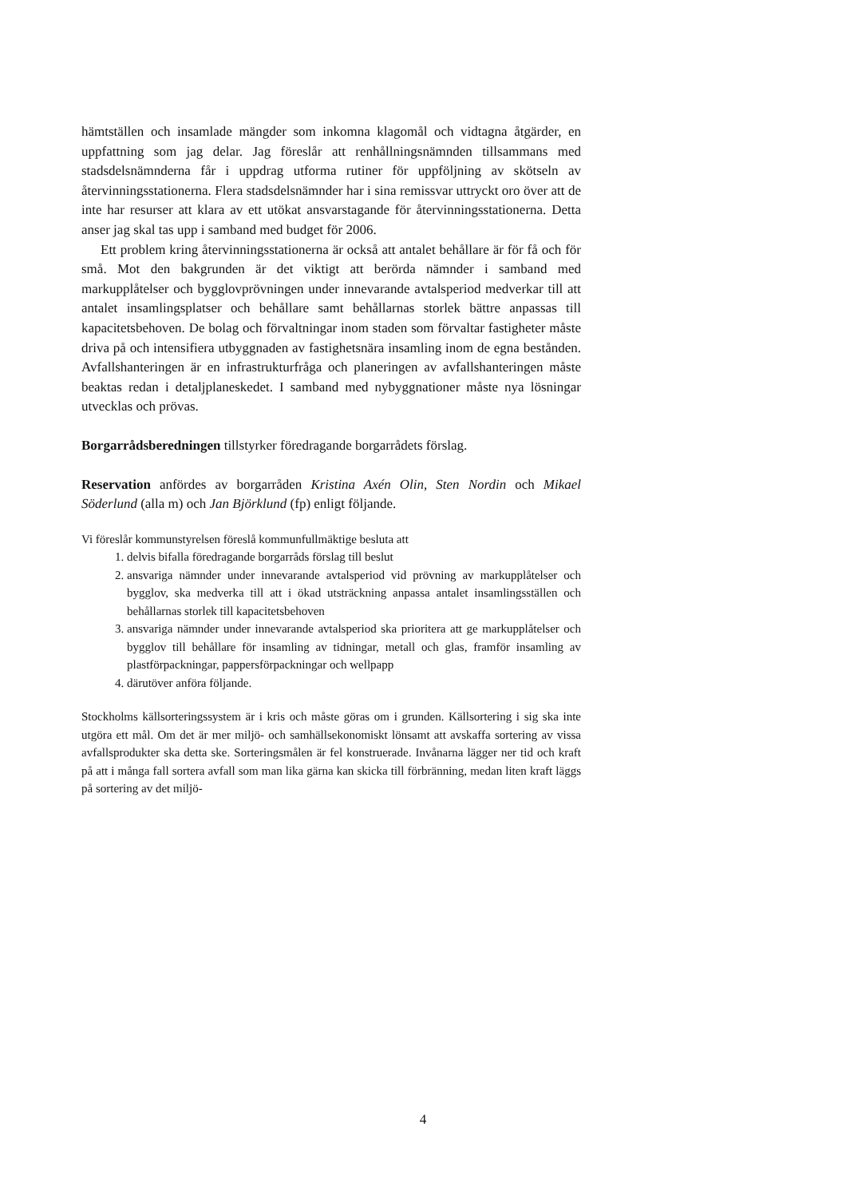hämtställen och insamlade mängder som inkomna klagomål och vidtagna åtgärder, en uppfattning som jag delar. Jag föreslår att renhållningsnämnden tillsammans med stadsdelsnämnderna får i uppdrag utforma rutiner för uppföljning av skötseln av återvinningsstationerna. Flera stadsdelsnämnder har i sina remissvar uttryckt oro över att de inte har resurser att klara av ett utökat ansvarstagande för återvinningsstationerna. Detta anser jag skal tas upp i samband med budget för 2006.
Ett problem kring återvinningsstationerna är också att antalet behållare är för få och för små. Mot den bakgrunden är det viktigt att berörda nämnder i samband med markupplåtelser och bygglovprövningen under innevarande avtalsperiod medverkar till att antalet insamlingsplatser och behållare samt behållarnas storlek bättre anpassas till kapacitetsbehoven. De bolag och förvaltningar inom staden som förvaltar fastigheter måste driva på och intensifiera utbyggnaden av fastighetsnära insamling inom de egna bestånden. Avfallshanteringen är en infrastrukturfråga och planeringen av avfallshanteringen måste beaktas redan i detaljplaneskedet. I samband med nybyggnationer måste nya lösningar utvecklas och prövas.
Borgarrådsberedningen tillstyrker föredragande borgarrådets förslag.
Reservation anfördes av borgarråden Kristina Axén Olin, Sten Nordin och Mikael Söderlund (alla m) och Jan Björklund (fp) enligt följande.
Vi föreslår kommunstyrelsen föreslå kommunfullmäktige besluta att
1. delvis bifalla föredragande borgarråds förslag till beslut
2. ansvariga nämnder under innevarande avtalsperiod vid prövning av markupplåtelser och bygglov, ska medverka till att i ökad utsträckning anpassa antalet insamlingsställen och behållarnas storlek till kapacitetsbehoven
3. ansvariga nämnder under innevarande avtalsperiod ska prioritera att ge markupplåtelser och bygglov till behållare för insamling av tidningar, metall och glas, framför insamling av plastförpackningar, pappersförpackningar och wellpapp
4. därutöver anföra följande.
Stockholms källsorteringssystem är i kris och måste göras om i grunden. Källsortering i sig ska inte utgöra ett mål. Om det är mer miljö- och samhällsekonomiskt lönsamt att avskaffa sortering av vissa avfallsprodukter ska detta ske. Sorteringsmålen är fel konstruerade. Invånarna lägger ner tid och kraft på att i många fall sortera avfall som man lika gärna kan skicka till förbränning, medan liten kraft läggs på sortering av det miljö-
4